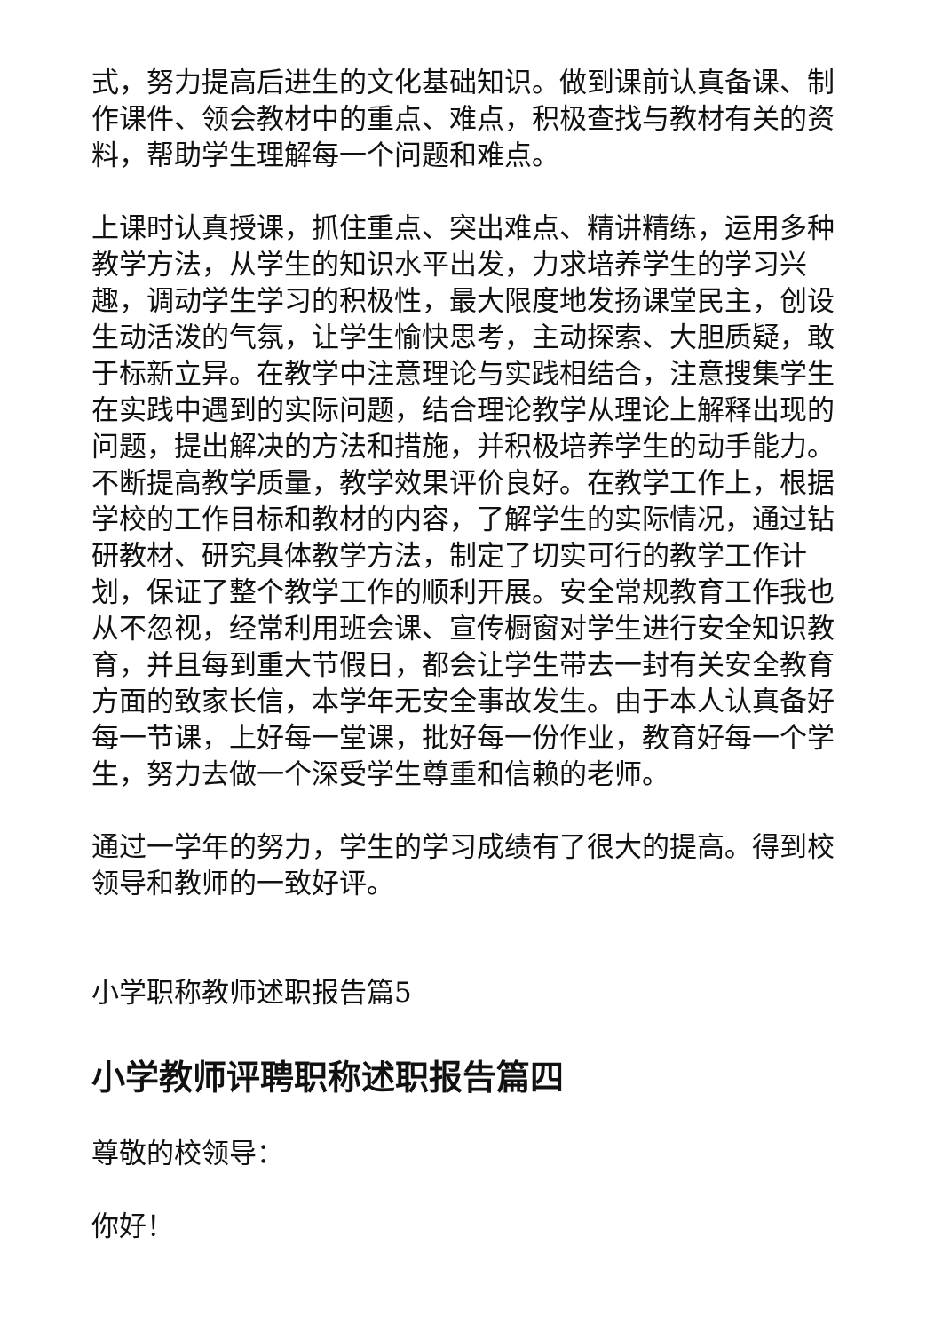式，努力提高后进生的文化基础知识。做到课前认真备课、制作课件、领会教材中的重点、难点，积极查找与教材有关的资料，帮助学生理解每一个问题和难点。
上课时认真授课，抓住重点、突出难点、精讲精练，运用多种教学方法，从学生的知识水平出发，力求培养学生的学习兴趣，调动学生学习的积极性，最大限度地发扬课堂民主，创设生动活泼的气氛，让学生愉快思考，主动探索、大胆质疑，敢于标新立异。在教学中注意理论与实践相结合，注意搜集学生在实践中遇到的实际问题，结合理论教学从理论上解释出现的问题，提出解决的方法和措施，并积极培养学生的动手能力。不断提高教学质量，教学效果评价良好。在教学工作上，根据学校的工作目标和教材的内容，了解学生的实际情况，通过钻研教材、研究具体教学方法，制定了切实可行的教学工作计划，保证了整个教学工作的顺利开展。安全常规教育工作我也从不忽视，经常利用班会课、宣传橱窗对学生进行安全知识教育，并且每到重大节假日，都会让学生带去一封有关安全教育方面的致家长信，本学年无安全事故发生。由于本人认真备好每一节课，上好每一堂课，批好每一份作业，教育好每一个学生，努力去做一个深受学生尊重和信赖的老师。
通过一学年的努力，学生的学习成绩有了很大的提高。得到校领导和教师的一致好评。
小学职称教师述职报告篇5
小学教师评聘职称述职报告篇四
尊敬的校领导：
你好！